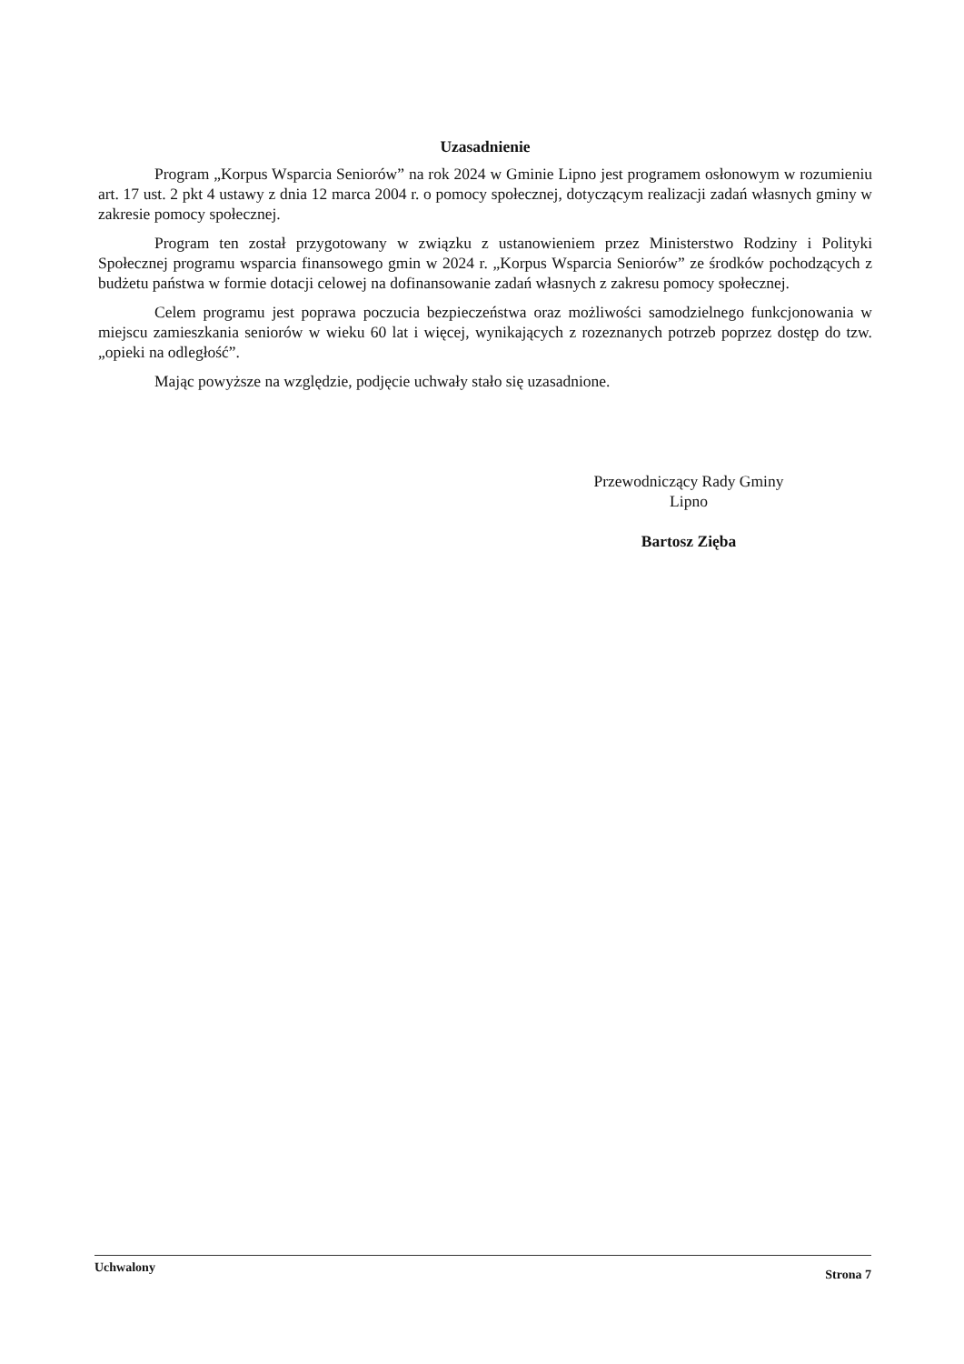Uzasadnienie
Program „Korpus Wsparcia Seniorów” na rok 2024 w Gminie Lipno jest programem osłonowym w rozumieniu art. 17 ust. 2 pkt 4 ustawy z dnia 12 marca 2004 r. o pomocy społecznej, dotyczącym realizacji zadań własnych gminy w zakresie pomocy społecznej.
Program ten został przygotowany w związku z ustanowieniem przez Ministerstwo Rodziny i Polityki Społecznej programu wsparcia finansowego gmin w 2024 r. „Korpus Wsparcia Seniorów” ze środków pochodzących z budżetu państwa w formie dotacji celowej na dofinansowanie zadań własnych z zakresu pomocy społecznej.
Celem programu jest poprawa poczucia bezpieczeństwa oraz możliwości samodzielnego funkcjonowania w miejscu zamieszkania seniorów w wieku 60 lat i więcej, wynikających z rozeznanych potrzeb poprzez dostęp do tzw. „opieki na odległość”.
Mając powyższe na względzie, podjęcie uchwały stało się uzasadnione.
Przewodniczący Rady Gminy
Lipno
Bartosz Zięba
Uchwalony Strona 7